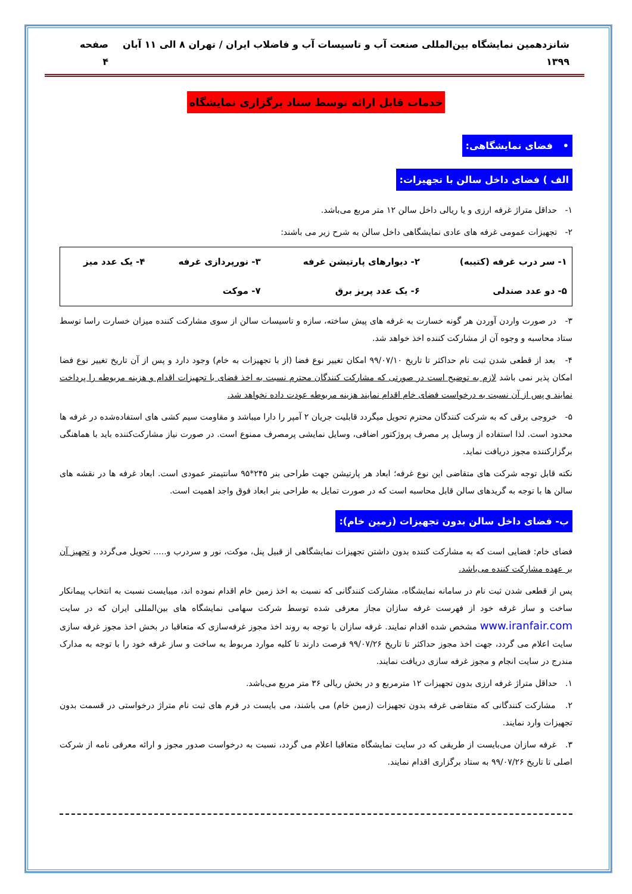شانزدهمین نمایشگاه بین‌المللی صنعت آب و تاسیسات آب و فاضلاب ایران / تهران ۸ الی ۱۱ آبان ۱۳۹۹ صفحه ۴
خدمات قابل ارائه توسط ستاد برگزاری نمایشگاه
• فضای نمایشگاهی:
الف ) فضای داخل سالن با تجهیزات:
۱- حداقل متراژ غرفه ارزی و یا ریالی داخل سالن ۱۲ متر مربع می‌باشد.
۲- تجهیزات عمومی غرفه های عادی نمایشگاهی داخل سالن به شرح زیر می باشند:
| ۱- سر درب غرفه (کتیبه) | ۲- دیوارهای پارتیشن غرفه | ۳- نورپردازی غرفه | ۴- یک عدد میز |
| ۵- دو عدد صندلی | ۶- یک عدد پریز برق | ۷- موکت | |
۳- در صورت واردن آوردن هر گونه خسارت به غرفه های پیش ساخته، سازه و تاسیسات سالن از سوی مشارکت کننده میزان خسارت راسا توسط ستاد محاسبه و وجوه آن از مشارکت کننده اخذ خواهد شد.
۴- بعد از قطعی شدن ثبت نام حداکثر تا تاریخ ۹۹/۰۷/۱۰ امکان تغییر نوع فضا (از با تجهیزات به خام) وجود دارد و پس از آن تاریخ تغییر نوع فضا امکان پذیر نمی باشد لازم به توضیح است در صورتی که مشارکت کنندگان محترم نسبت به اخذ فضای با تجهیزات اقدام و هزینه مربوطه را پرداخت نمایند و پس از آن نسبت به درخواست فضای خام اقدام نمایند هزینه مربوطه عودت داده نخواهد شد.
۵- خروجی برقی که به شرکت کنندگان محترم تحویل میگردد قابلیت جریان ۲ آمپر را دارا میباشد و مقاومت سیم کشی های استفاده‌شده در غرفه ها محدود است. لذا استفاده از وسایل پر مصرف پروژکتور اضافی، وسایل نمایشی پرمصرف ممنوع است. در صورت نیاز مشارکت‌کننده باید با هماهنگی برگزارکننده مجوز دریافت نماید.
نکته قابل توجه شرکت های متقاضی این نوع غرفه؛ ابعاد هر پارتیشن جهت طراحی بنر ۲۴۵*۹۵ سانتیمتر عمودی است. ابعاد غرفه ها در نقشه های سالن ها با توجه به گریدهای سالن قابل محاسبه است که در صورت تمایل به طراحی بنر ابعاد فوق واجد اهمیت است.
ب- فضای داخل سالن بدون تجهیزات (زمین خام):
فضای خام: فضایی است که به مشارکت کننده بدون داشتن تجهیزات نمایشگاهی از قبیل پنل، موکت، نور و سردرب و..... تحویل می‌گردد و تجهیز آن بر عهده مشارکت کننده می‌باشد.
پس از قطعی شدن ثبت نام در سامانه نمایشگاه، مشارکت کنندگانی که نسبت به اخذ زمین خام اقدام نموده اند، میبایست نسبت به انتخاب پیمانکار ساخت و ساز غرفه خود از فهرست غرفه سازان مجاز معرفی شده توسط شرکت سهامی نمایشگاه های بین‌المللی ایران که در سایت www.iranfair.com مشخص شده اقدام نمایند. غرفه سازان با توجه به روند اخذ مجوز غرفه‌سازی که متعاقبا در بخش اخذ مجوز غرفه سازی سایت اعلام می گردد، جهت اخذ مجوز حداکثر تا تاریخ ۹۹/۰۷/۲۶ فرصت دارند تا کلیه موارد مربوط به ساخت و ساز غرفه خود را با توجه به مدارک مندرج در سایت انجام و مجوز غرفه سازی دریافت نمایند.
۱. حداقل متراژ غرفه ارزی بدون تجهیزات ۱۲ مترمربع و در بخش ریالی ۳۶ متر مربع می‌باشد.
۲. مشارکت کنندگانی که متقاضی غرفه بدون تجهیزات (زمین خام) می باشند، می بایست در فرم های ثبت نام متراژ درخواستی در قسمت بدون تجهیزات وارد نمایند.
۳. غرفه سازان می‌بایست از طریقی که در سایت نمایشگاه متعاقبا اعلام می گردد، نسبت به درخواست صدور مجوز و ارائه معرفی نامه از شرکت اصلی تا تاریخ ۹۹/۰۷/۲۶ به ستاد برگزاری اقدام نمایند.